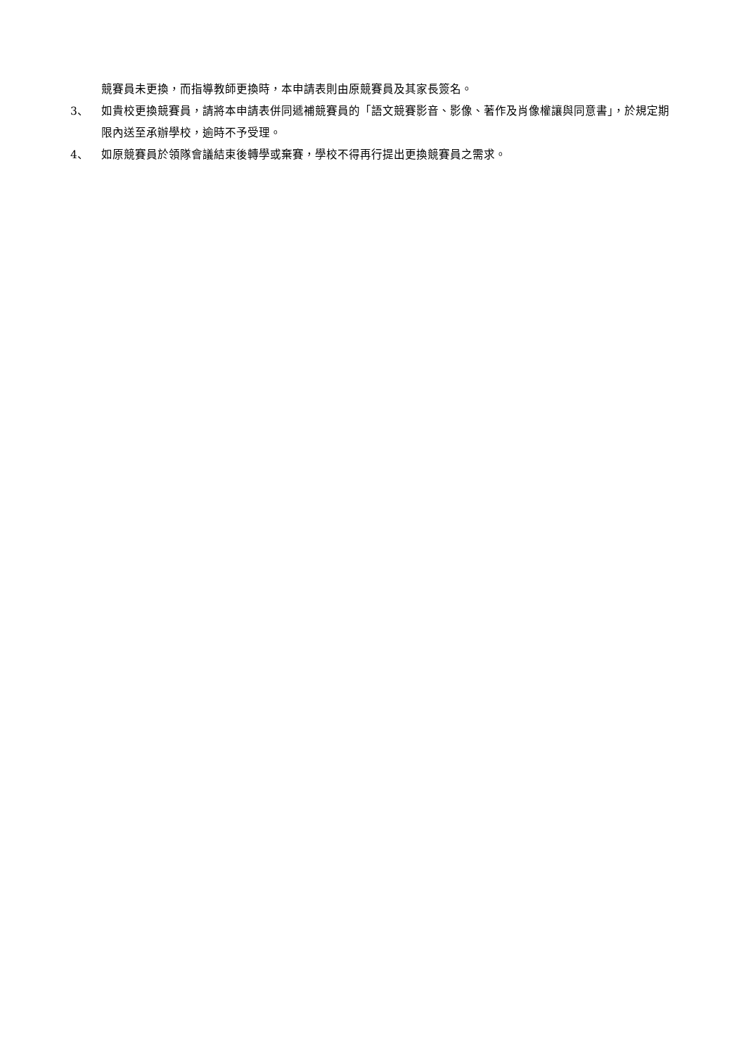競賽員未更換，而指導教師更換時，本申請表則由原競賽員及其家長簽名。
3、 如貴校更換競賽員，請將本申請表併同遞補競賽員的「語文競賽影音、影像、著作及肖像權讓與同意書」，於規定期限內送至承辦學校，逾時不予受理。
4、 如原競賽員於領隊會議結束後轉學或棄賽，學校不得再行提出更換競賽員之需求。